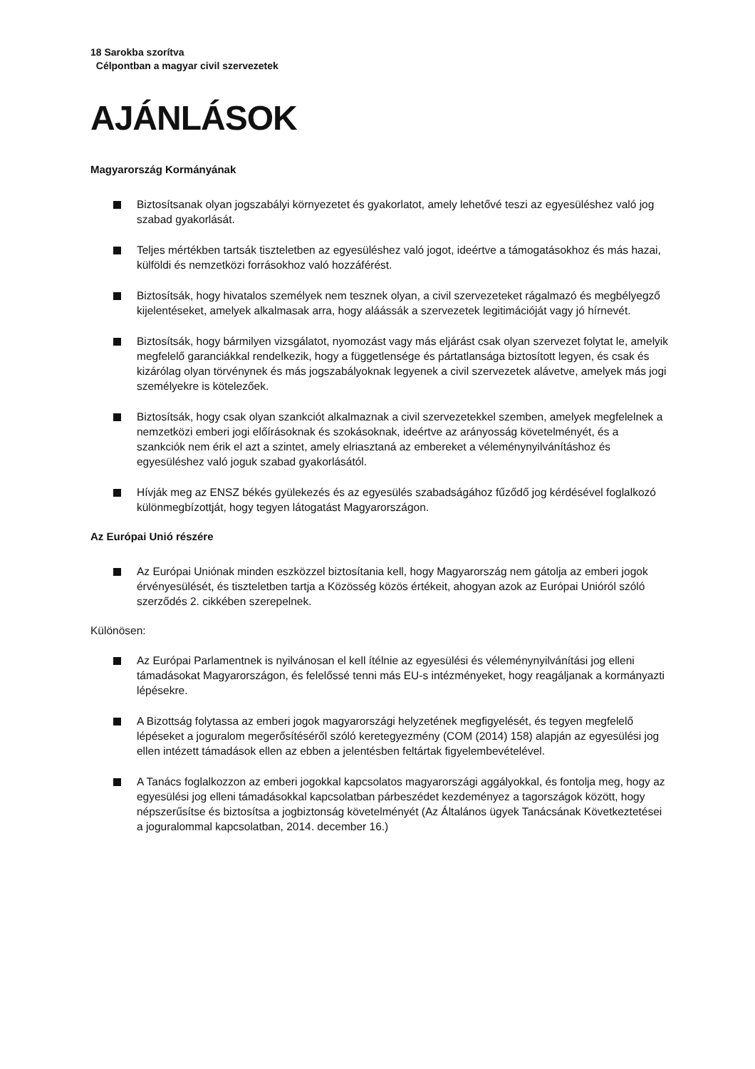18 Sarokba szorítva
Célpontban a magyar civil szervezetek
AJÁNLÁSOK
Magyarország Kormányának
Biztosítsanak olyan jogszabályi környezetet és gyakorlatot, amely lehetővé teszi az egyesüléshez való jog szabad gyakorlását.
Teljes mértékben tartsák tiszteletben az egyesüléshez való jogot, ideértve a támogatásokhoz és más hazai, külföldi és nemzetközi forrásokhoz való hozzáférést.
Biztosítsák, hogy hivatalos személyek nem tesznek olyan, a civil szervezeteket rágalmazó és megbélyegző kijelentéseket, amelyek alkalmasak arra, hogy aláássák a szervezetek legitimációját vagy jó hírnevét.
Biztosítsák, hogy bármilyen vizsgálatot, nyomozást vagy más eljárást csak olyan szervezet folytat le, amelyik megfelelő garanciákkal rendelkezik, hogy a függetlensége és pártatlansága biztosított legyen, és csak és kizárólag olyan törvénynek és más jogszabályoknak legyenek a civil szervezetek alávetve, amelyek más jogi személyekre is kötelezőek.
Biztosítsák, hogy csak olyan szankciót alkalmaznak a civil szervezetekkel szemben, amelyek megfelelnek a nemzetközi emberi jogi előírásoknak és szokásoknak, ideértve az arányosság követelményét, és a szankciók nem érik el azt a szintet, amely elriasztaná az embereket a véleménynyilvánításhoz és egyesüléshez való joguk szabad gyakorlásától.
Hívják meg az ENSZ békés gyülekezés és az egyesülés szabadságához fűződő jog kérdésével foglalkozó különmegbízottját, hogy tegyen látogatást Magyarországon.
Az Európai Unió részére
Az Európai Uniónak minden eszközzel biztosítania kell, hogy Magyarország nem gátolja az emberi jogok érvényesülését, és tiszteletben tartja a Közösség közös értékeit, ahogyan azok az Európai Unióról szóló szerződés 2. cikkében szerepelnek.
Különösen:
Az Európai Parlamentnek is nyilvánosan el kell ítélnie az egyesülési és véleménynyilvánítási jog elleni támadásokat Magyarországon, és felelőssé tenni más EU-s intézményeket, hogy reagáljanak a kormányazti lépésekre.
A Bizottság folytassa az emberi jogok magyarországi helyzetének megfigyelését, és tegyen megfelelő lépéseket a joguralom megerősítéséről szóló keretegyezmény (COM (2014) 158) alapján az egyesülési jog ellen intézett támadások ellen az ebben a jelentésben feltártak figyelembevételével.
A Tanács foglalkozzon az emberi jogokkal kapcsolatos magyarországi aggályokkal, és fontolja meg, hogy az egyesülési jog elleni támadásokkal kapcsolatban párbeszédet kezdeményez a tagországok között, hogy népszerűsítse és biztosítsa a jogbiztonság követelményét (Az Általános ügyek Tanácsának Következtetései a joguralommal kapcsolatban, 2014. december 16.)